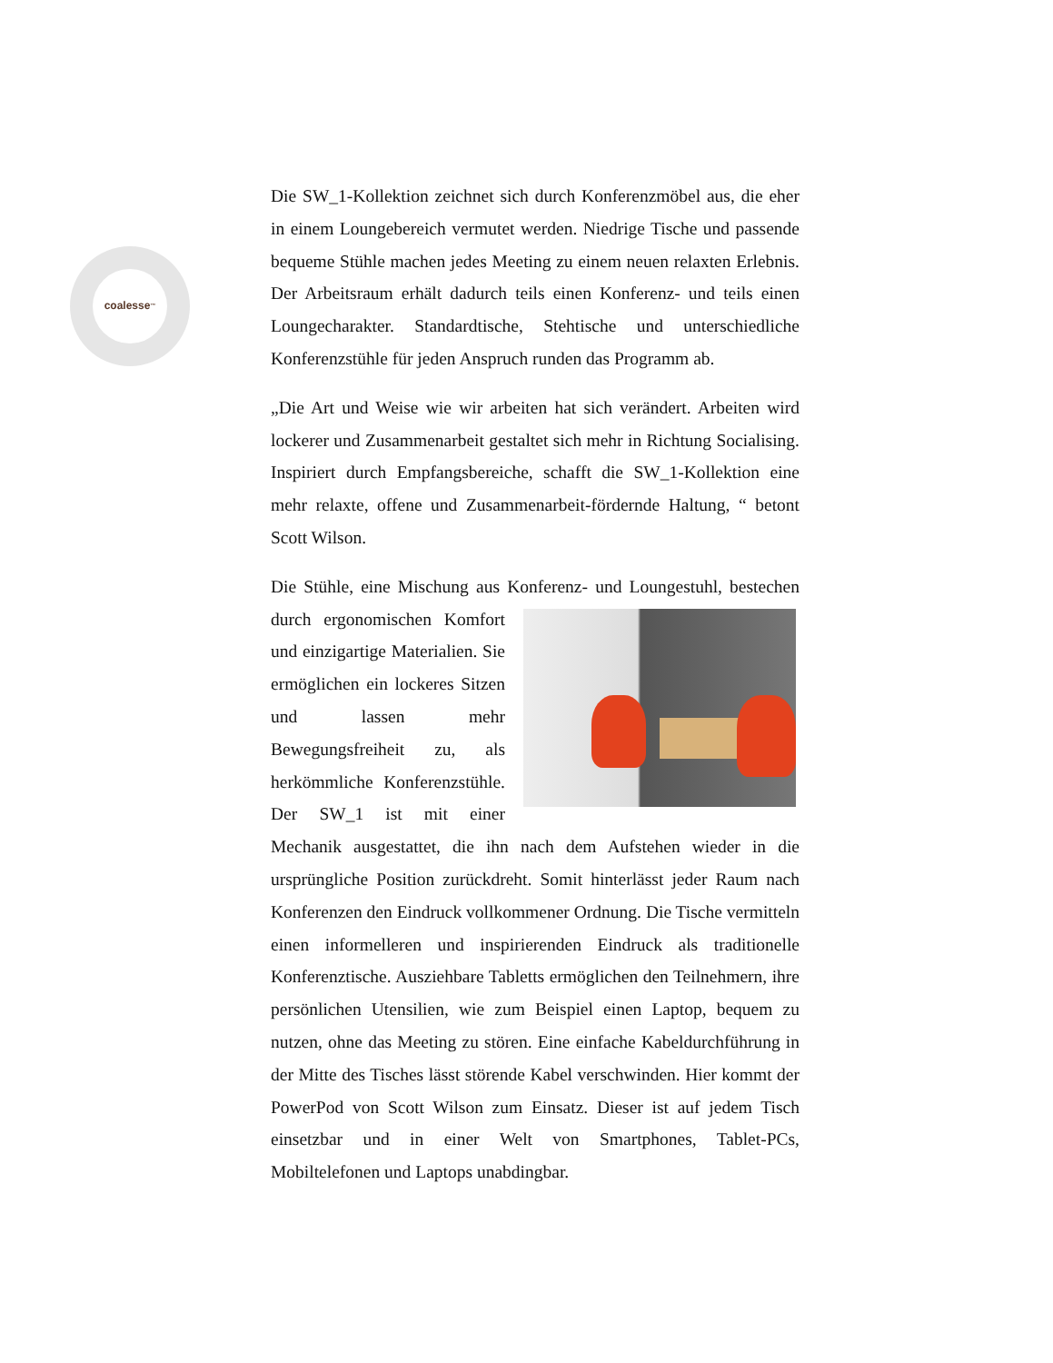coalesse<sup>™</sup>
Die SW_1-Kollektion zeichnet sich durch Konferenzmöbel aus, die eher in einem Loungebereich vermutet werden. Niedrige Tische und passende bequeme Stühle machen jedes Meeting zu einem neuen relaxten Erlebnis. Der Arbeitsraum erhält dadurch teils einen Konferenz- und teils einen Loungecharakter. Standardtische, Stehtische und unterschiedliche Konferenzstühle für jeden Anspruch runden das Programm ab.
„Die Art und Weise wie wir arbeiten hat sich verändert. Arbeiten wird lockerer und Zusammenarbeit gestaltet sich mehr in Richtung Socialising. Inspiriert durch Empfangsbereiche, schafft die SW_1-Kollektion eine mehr relaxte, offene und Zusammenarbeit-fördernde Haltung, “ betont Scott Wilson.
Die Stühle, eine Mischung aus Konferenz- und Loungestuhl, bestechen durch ergonomischen Komfort und einzigartige Materialien. Sie ermöglichen ein lockeres Sitzen und lassen mehr Bewegungsfreiheit zu, als herkömmliche Konferenzstühle. Der SW_1 ist mit einer Mechanik ausgestattet, die ihn nach dem Aufstehen wieder in die ursprüngliche Position zurückdreht. Somit hinterlässt jeder Raum nach Konferenzen den Eindruck vollkommener Ordnung. Die Tische vermitteln einen informelleren und inspirierenden Eindruck als traditionelle Konferenztische. Ausziehbare Tabletts ermöglichen den Teilnehmern, ihre persönlichen Utensilien, wie zum Beispiel einen Laptop, bequem zu nutzen, ohne das Meeting zu stören. Eine einfache Kabeldurchführung in der Mitte des Tisches lässt störende Kabel verschwinden. Hier kommt der PowerPod von Scott Wilson zum Einsatz. Dieser ist auf jedem Tisch einsetzbar und in einer Welt von Smartphones, Tablet-PCs, Mobiltelefonen und Laptops unabdingbar.